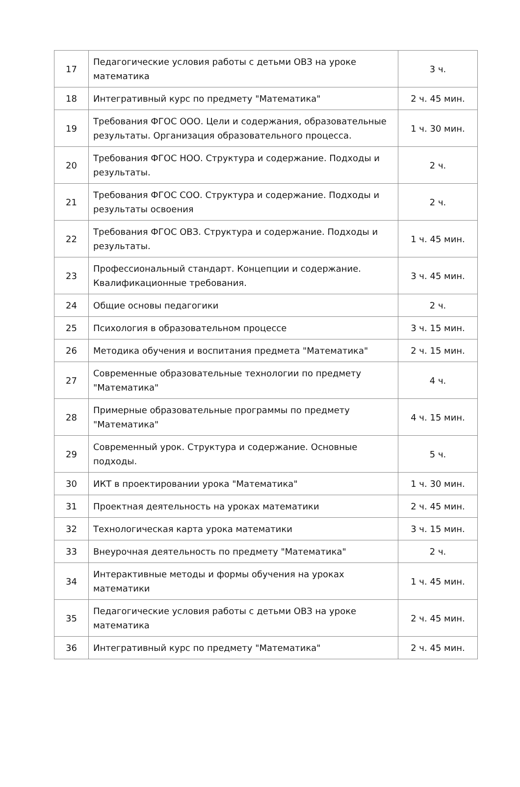| 17 | Педагогические условия работы с детьми ОВЗ на уроке математика | 3 ч. |
| 18 | Интегративный курс по предмету "Математика" | 2 ч. 45 мин. |
| 19 | Требования ФГОС ООО. Цели и содержания, образовательные результаты. Организация образовательного процесса. | 1 ч. 30 мин. |
| 20 | Требования ФГОС НОО. Структура и содержание. Подходы и результаты. | 2 ч. |
| 21 | Требования ФГОС СОО. Структура и содержание. Подходы и результаты освоения | 2 ч. |
| 22 | Требования ФГОС ОВЗ. Структура и содержание. Подходы и результаты. | 1 ч. 45 мин. |
| 23 | Профессиональный стандарт. Концепции и содержание. Квалификационные требования. | 3 ч. 45 мин. |
| 24 | Общие основы педагогики | 2 ч. |
| 25 | Психология в образовательном процессе | 3 ч. 15 мин. |
| 26 | Методика обучения и воспитания предмета "Математика" | 2 ч. 15 мин. |
| 27 | Современные образовательные технологии по предмету "Математика" | 4 ч. |
| 28 | Примерные образовательные программы по предмету "Математика" | 4 ч. 15 мин. |
| 29 | Современный урок. Структура и содержание. Основные подходы. | 5 ч. |
| 30 | ИКТ в проектировании урока "Математика" | 1 ч. 30 мин. |
| 31 | Проектная деятельность на уроках математики | 2 ч. 45 мин. |
| 32 | Технологическая карта урока математики | 3 ч. 15 мин. |
| 33 | Внеурочная деятельность по предмету "Математика" | 2 ч. |
| 34 | Интерактивные методы и формы обучения на уроках математики | 1 ч. 45 мин. |
| 35 | Педагогические условия работы с детьми ОВЗ на уроке математика | 2 ч. 45 мин. |
| 36 | Интегративный курс по предмету "Математика" | 2 ч. 45 мин. |